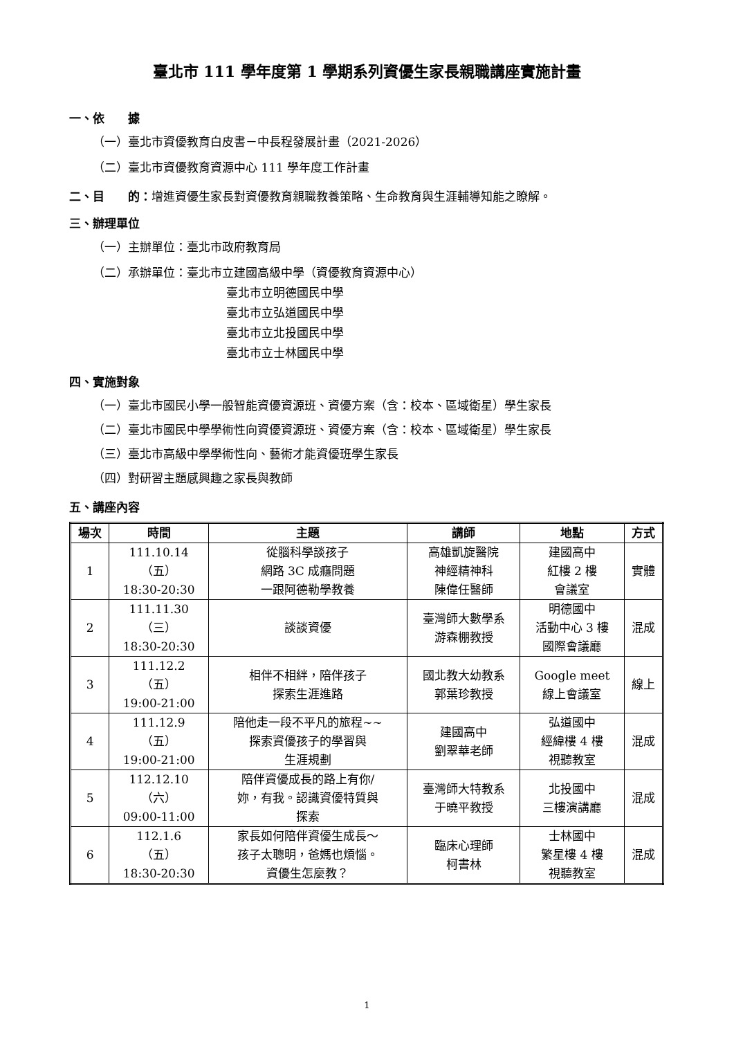臺北市 111 學年度第 1 學期系列資優生家長親職講座實施計畫
一、依　　據
（一）臺北市資優教育白皮書－中長程發展計畫（2021-2026）
（二）臺北市資優教育資源中心 111 學年度工作計畫
二、目　　的：增進資優生家長對資優教育親職教養策略、生命教育與生涯輔導知能之瞭解。
三、辦理單位
（一）主辦單位：臺北市政府教育局
（二）承辦單位：臺北市立建國高級中學（資優教育資源中心）
臺北市立明德國民中學
臺北市立弘道國民中學
臺北市立北投國民中學
臺北市立士林國民中學
四、實施對象
（一）臺北市國民小學一般智能資優資源班、資優方案（含：校本、區域衛星）學生家長
（二）臺北市國民中學學術性向資優資源班、資優方案（含：校本、區域衛星）學生家長
（三）臺北市高級中學學術性向、藝術才能資優班學生家長
（四）對研習主題感興趣之家長與教師
五、講座內容
| 場次 | 時間 | 主題 | 講師 | 地點 | 方式 |
| --- | --- | --- | --- | --- | --- |
| 1 | 111.10.14 （五） 18:30-20:30 | 從腦科學談孩子 網路 3C 成癮問題 一跟阿德勒學教養 | 高雄凱旋醫院 神經精神科 陳偉任醫師 | 建國高中 紅樓 2 樓 會議室 | 實體 |
| 2 | 111.11.30 （三） 18:30-20:30 | 談談資優 | 臺灣師大數學系 游森棚教授 | 明德國中 活動中心 3 樓 國際會議廳 | 混成 |
| 3 | 111.12.2 （五） 19:00-21:00 | 相伴不相絆，陪伴孩子 探索生涯進路 | 國北教大幼教系 郭葉珍教授 | Google meet 線上會議室 | 線上 |
| 4 | 111.12.9 （五） 19:00-21:00 | 陪他走一段不平凡的旅程~~ 探索資優孩子的學習與 生涯規劃 | 建國高中 劉翠華老師 | 弘道國中 經緯樓 4 樓 視聽教室 | 混成 |
| 5 | 112.12.10 （六） 09:00-11:00 | 陪伴資優成長的路上有你/ 妳，有我。認識資優特質與 探索 | 臺灣師大特教系 于曉平教授 | 北投國中 三樓演講廳 | 混成 |
| 6 | 112.1.6 （五） 18:30-20:30 | 家長如何陪伴資優生成長～ 孩子太聰明，爸媽也煩惱。 資優生怎麼教？ | 臨床心理師 柯書林 | 士林國中 繁星樓 4 樓 視聽教室 | 混成 |
1